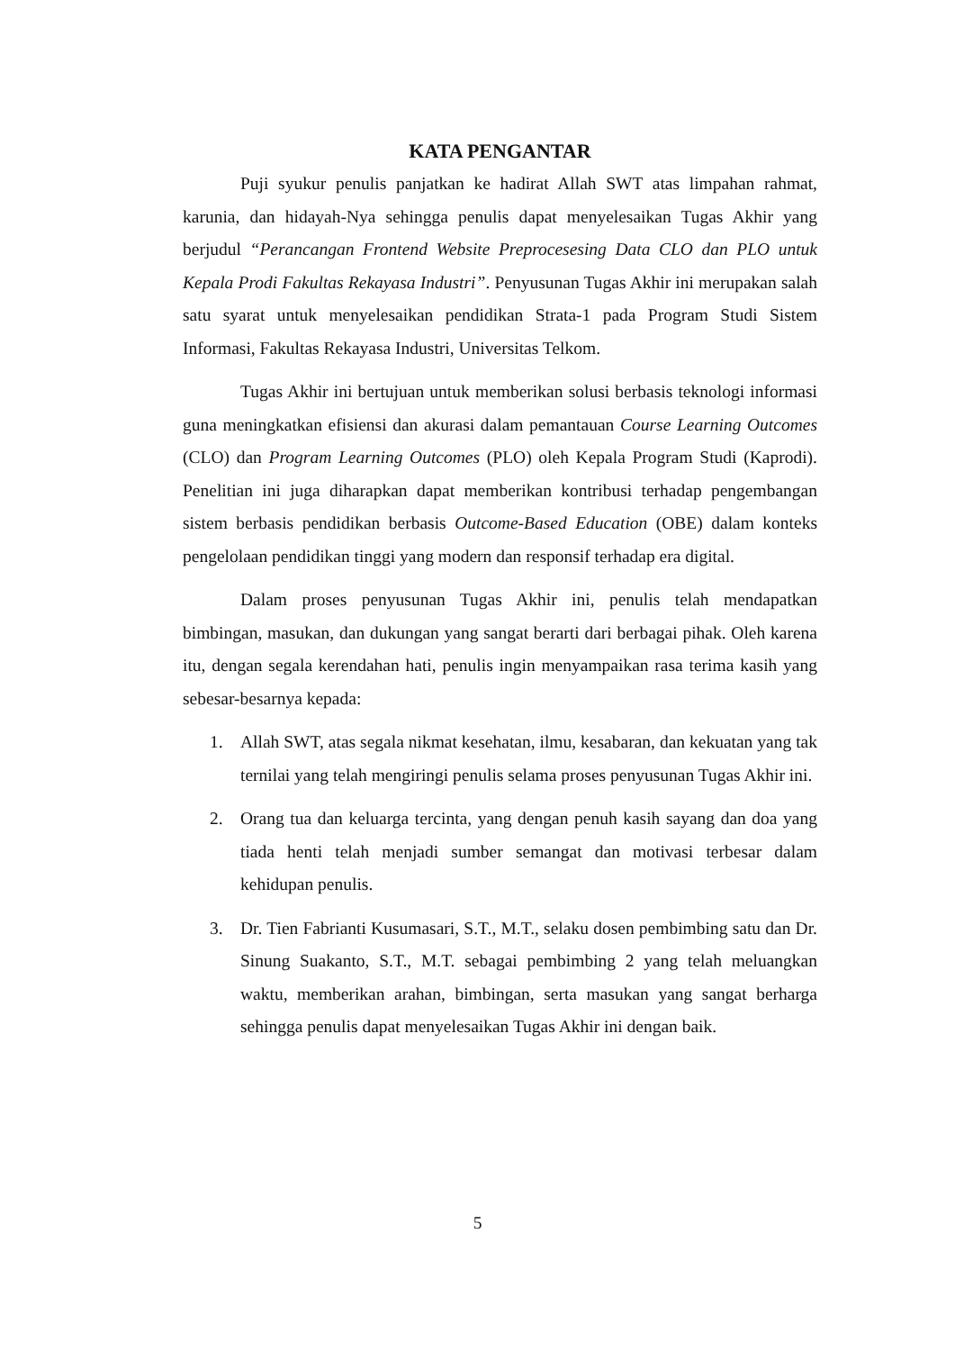KATA PENGANTAR
Puji syukur penulis panjatkan ke hadirat Allah SWT atas limpahan rahmat, karunia, dan hidayah-Nya sehingga penulis dapat menyelesaikan Tugas Akhir yang berjudul “Perancangan Frontend Website Preprocesesing Data CLO dan PLO untuk Kepala Prodi Fakultas Rekayasa Industri”. Penyusunan Tugas Akhir ini merupakan salah satu syarat untuk menyelesaikan pendidikan Strata-1 pada Program Studi Sistem Informasi, Fakultas Rekayasa Industri, Universitas Telkom.
Tugas Akhir ini bertujuan untuk memberikan solusi berbasis teknologi informasi guna meningkatkan efisiensi dan akurasi dalam pemantauan Course Learning Outcomes (CLO) dan Program Learning Outcomes (PLO) oleh Kepala Program Studi (Kaprodi). Penelitian ini juga diharapkan dapat memberikan kontribusi terhadap pengembangan sistem berbasis pendidikan berbasis Outcome-Based Education (OBE) dalam konteks pengelolaan pendidikan tinggi yang modern dan responsif terhadap era digital.
Dalam proses penyusunan Tugas Akhir ini, penulis telah mendapatkan bimbingan, masukan, dan dukungan yang sangat berarti dari berbagai pihak. Oleh karena itu, dengan segala kerendahan hati, penulis ingin menyampaikan rasa terima kasih yang sebesar-besarnya kepada:
1. Allah SWT, atas segala nikmat kesehatan, ilmu, kesabaran, dan kekuatan yang tak ternilai yang telah mengiringi penulis selama proses penyusunan Tugas Akhir ini.
2. Orang tua dan keluarga tercinta, yang dengan penuh kasih sayang dan doa yang tiada henti telah menjadi sumber semangat dan motivasi terbesar dalam kehidupan penulis.
3. Dr. Tien Fabrianti Kusumasari, S.T., M.T., selaku dosen pembimbing satu dan Dr. Sinung Suakanto, S.T., M.T. sebagai pembimbing 2 yang telah meluangkan waktu, memberikan arahan, bimbingan, serta masukan yang sangat berharga sehingga penulis dapat menyelesaikan Tugas Akhir ini dengan baik.
5